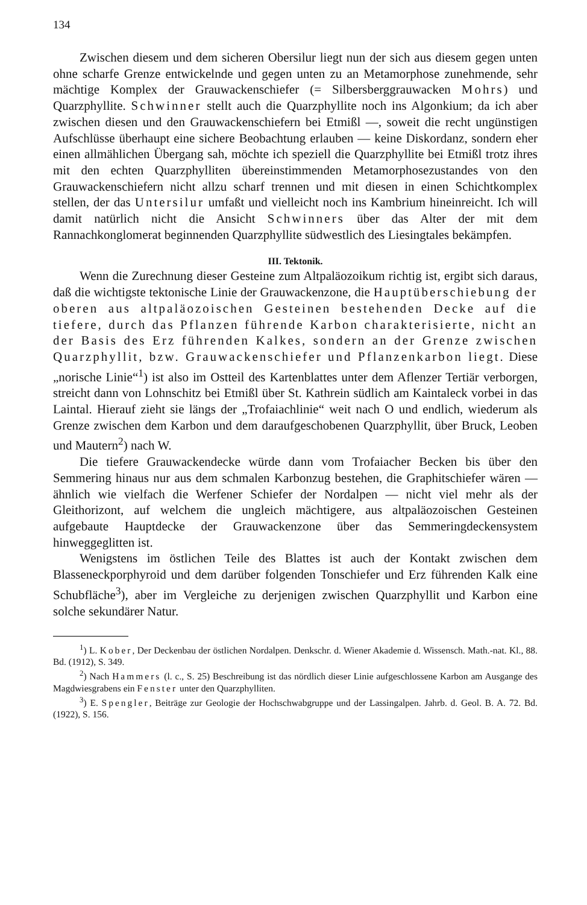134
Zwischen diesem und dem sicheren Obersilur liegt nun der sich aus diesem gegen unten ohne scharfe Grenze entwickelnde und gegen unten zu an Metamorphose zunehmende, sehr mächtige Komplex der Grauwackenschiefer (= Silbersberggrauwacken Mohrs) und Quarzphyllite. Schwinner stellt auch die Quarzphyllite noch ins Algonkium; da ich aber zwischen diesen und den Grauwackenschiefern bei Etmißl —, soweit die recht ungünstigen Aufschlüsse überhaupt eine sichere Beobachtung erlauben — keine Diskordanz, sondern eher einen allmählichen Übergang sah, möchte ich speziell die Quarzphyllite bei Etmißl trotz ihres mit den echten Quarzphylliten übereinstimmenden Metamorphosezustandes von den Grauwackenschiefern nicht allzu scharf trennen und mit diesen in einen Schichtkomplex stellen, der das Untersilur umfaßt und vielleicht noch ins Kambrium hineinreicht. Ich will damit natürlich nicht die Ansicht Schwinners über das Alter der mit dem Rannachkonglomerat beginnenden Quarzphyllite südwestlich des Liesingtales bekämpfen.
III. Tektonik.
Wenn die Zurechnung dieser Gesteine zum Altpaläozoikum richtig ist, ergibt sich daraus, daß die wichtigste tektonische Linie der Grauwackenzone, die Hauptüberschiebung der oberen aus altpaläozoischen Gesteinen bestehenden Decke auf die tiefere, durch das Pflanzen führende Karbon charakterisierte, nicht an der Basis des Erz führenden Kalkes, sondern an der Grenze zwischen Quarzphyllit, bzw. Grauwackenschiefer und Pflanzenkarbon liegt. Diese „norische Linie“<sup>1</sup>) ist also im Ostteil des Kartenblattes unter dem Aflenzer Tertiär verborgen, streicht dann von Lohnschitz bei Etmißl über St. Kathrein südlich am Kaintaleck vorbei in das Laintal. Hierauf zieht sie längs der „Trofaiachlinie“ weit nach O und endlich, wiederum als Grenze zwischen dem Karbon und dem daraufgeschobenen Quarzphyllit, über Bruck, Leoben und Mautern<sup>2</sup>) nach W.
Die tiefere Grauwackendecke würde dann vom Trofaiacher Becken bis über den Semmering hinaus nur aus dem schmalen Karbonzug bestehen, die Graphitschiefer wären — ähnlich wie vielfach die Werfener Schiefer der Nordalpen — nicht viel mehr als der Gleithorizont, auf welchem die ungleich mächtigere, aus altpaläozoischen Gesteinen aufgebaute Hauptdecke der Grauwackenzone über das Semmeringdeckensystem hinweggeglitten ist.
Wenigstens im östlichen Teile des Blattes ist auch der Kontakt zwischen dem Blasseneckporphyroid und dem darüber folgenden Tonschiefer und Erz führenden Kalk eine Schubfläche<sup>3</sup>), aber im Vergleiche zu derjenigen zwischen Quarzphyllit und Karbon eine solche sekundärer Natur.
<sup>1</sup>) L. Kober, Der Deckenbau der östlichen Nordalpen. Denkschr. d. Wiener Akademie d. Wissensch. Math.-nat. Kl., 88. Bd. (1912), S. 349.
<sup>2</sup>) Nach Hammers (l. c., S. 25) Beschreibung ist das nördlich dieser Linie aufgeschlossene Karbon am Ausgange des Magdwiesgrabens ein Fenster unter den Quarzphylliten.
<sup>3</sup>) E. Spengler, Beiträge zur Geologie der Hochschwabgruppe und der Lassingalpen. Jahrb. d. Geol. B. A. 72. Bd. (1922), S. 156.